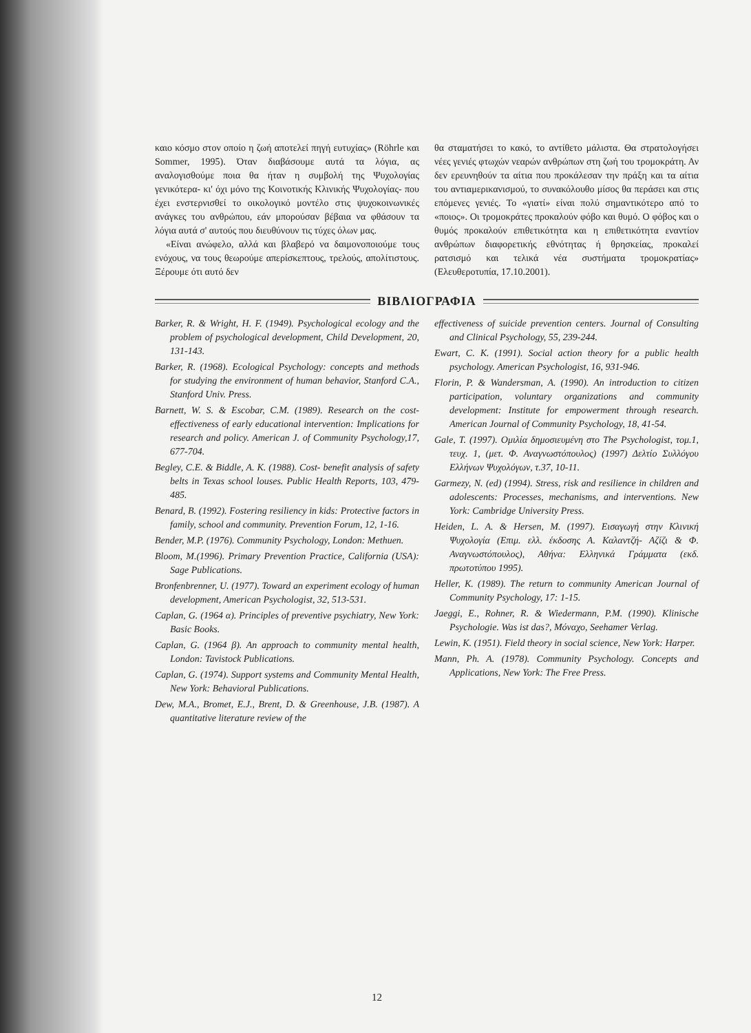καιο κόσμο στον οποίο η ζωή αποτελεί πηγή ευτυχίας» (Röhrle και Sommer, 1995). Όταν διαβάσουμε αυτά τα λόγια, ας αναλογισθούμε ποια θα ήταν η συμβολή της Ψυχολογίας γενικότερα- κι' όχι μόνο της Κοινοτικής Κλινικής Ψυχολογίας- που έχει ενστερνισθεί το οικολογικό μοντέλο στις ψυχοκοινωνικές ανάγκες του ανθρώπου, εάν μπορούσαν βέβαια να φθάσουν τα λόγια αυτά σ' αυτούς που διευθύνουν τις τύχες όλων μας.
«Είναι ανώφελο, αλλά και βλαβερό να δαιμονοποιούμε τους ενόχους, να τους θεωρούμε απερίσκεπτους, τρελούς, απολίτιστους. Ξέρουμε ότι αυτό δεν
θα σταματήσει το κακό, το αντίθετο μάλιστα. Θα στρατολογήσει νέες γενιές φτωχών νεαρών ανθρώπων στη ζωή του τρομοκράτη. Αν δεν ερευνηθούν τα αίτια που προκάλεσαν την πράξη και τα αίτια του αντιαμερικανισμού, το συνακόλουθο μίσος θα περάσει και στις επόμενες γενιές. Το «γιατί» είναι πολύ σημαντικότερο από το «ποιος». Οι τρομοκράτες προκαλούν φόβο και θυμό. Ο φόβος και ο θυμός προκαλούν επιθετικότητα και η επιθετικότητα εναντίον ανθρώπων διαφορετικής εθνότητας ή θρησκείας, προκαλεί ρατσισμό και τελικά νέα συστήματα τρομοκρατίας» (Ελευθεροτυπία, 17.10.2001).
ΒΙΒΛΙΟΓΡΑΦΙΑ
Barker, R. & Wright, H. F. (1949). Psychological ecology and the problem of psychological development, Child Development, 20, 131-143.
Barker, R. (1968). Ecological Psychology: concepts and methods for studying the environment of human behavior, Stanford C.A., Stanford Univ. Press.
Barnett, W. S. & Escobar, C.M. (1989). Research on the cost- effectiveness of early educational intervention: Implications for research and policy. American J. of Community Psychology,17, 677-704.
Begley, C.E. & Biddle, A. K. (1988). Cost- benefit analysis of safety belts in Texas school louses. Public Health Reports, 103, 479-485.
Benard, B. (1992). Fostering resiliency in kids: Protective factors in family, school and community. Prevention Forum, 12, 1-16.
Bender, M.P. (1976). Community Psychology, London: Methuen.
Bloom, M.(1996). Primary Prevention Practice, California (USA): Sage Publications.
Bronfenbrenner, U. (1977). Toward an experiment ecology of human development, American Psychologist, 32, 513-531.
Caplan, G. (1964 α). Principles of preventive psychiatry, New York: Basic Books.
Caplan, G. (1964 β). An approach to community mental health, London: Tavistock Publications.
Caplan, G. (1974). Support systems and Community Mental Health, New York: Behavioral Publications.
Dew, M.A., Bromet, E.J., Brent, D. & Greenhouse, J.B. (1987). A quantitative literature review of the
effectiveness of suicide prevention centers. Journal of Consulting and Clinical Psychology, 55, 239-244.
Ewart, C. K. (1991). Social action theory for a public health psychology. American Psychologist, 16, 931-946.
Florin, P. & Wandersman, A. (1990). An introduction to citizen participation, voluntary organizations and community development: Institute for empowerment through research. American Journal of Community Psychology, 18, 41-54.
Gale, T. (1997). Ομιλία δημοσιευμένη στο The Psychologist, τομ.1, τευχ. 1, (μετ. Φ. Αναγνωστόπουλος) (1997) Δελτίο Συλλόγου Ελλήνων Ψυχολόγων, τ.37, 10-11.
Garmezy, N. (ed) (1994). Stress, risk and resilience in children and adolescents: Processes, mechanisms, and interventions. New York: Cambridge University Press.
Heiden, L. A. & Hersen, M. (1997). Εισαγωγή στην Κλινική Ψυχολογία (Επιμ. ελλ. έκδοσης Α. Καλαντζή- Αζίζι & Φ. Αναγνωστόπουλος), Αθήνα: Ελληνικά Γράμματα (εκδ. πρωτοτύπου 1995).
Heller, K. (1989). The return to community American Journal of Community Psychology, 17: 1-15.
Jaeggi, E., Rohner, R. & Wiedermann, P.M. (1990). Klinische Psychologie. Was ist das?, Μόναχο, Seehamer Verlag.
Lewin, K. (1951). Field theory in social science, New York: Harper.
Mann, Ph. A. (1978). Community Psychology. Concepts and Applications, New York: The Free Press.
12